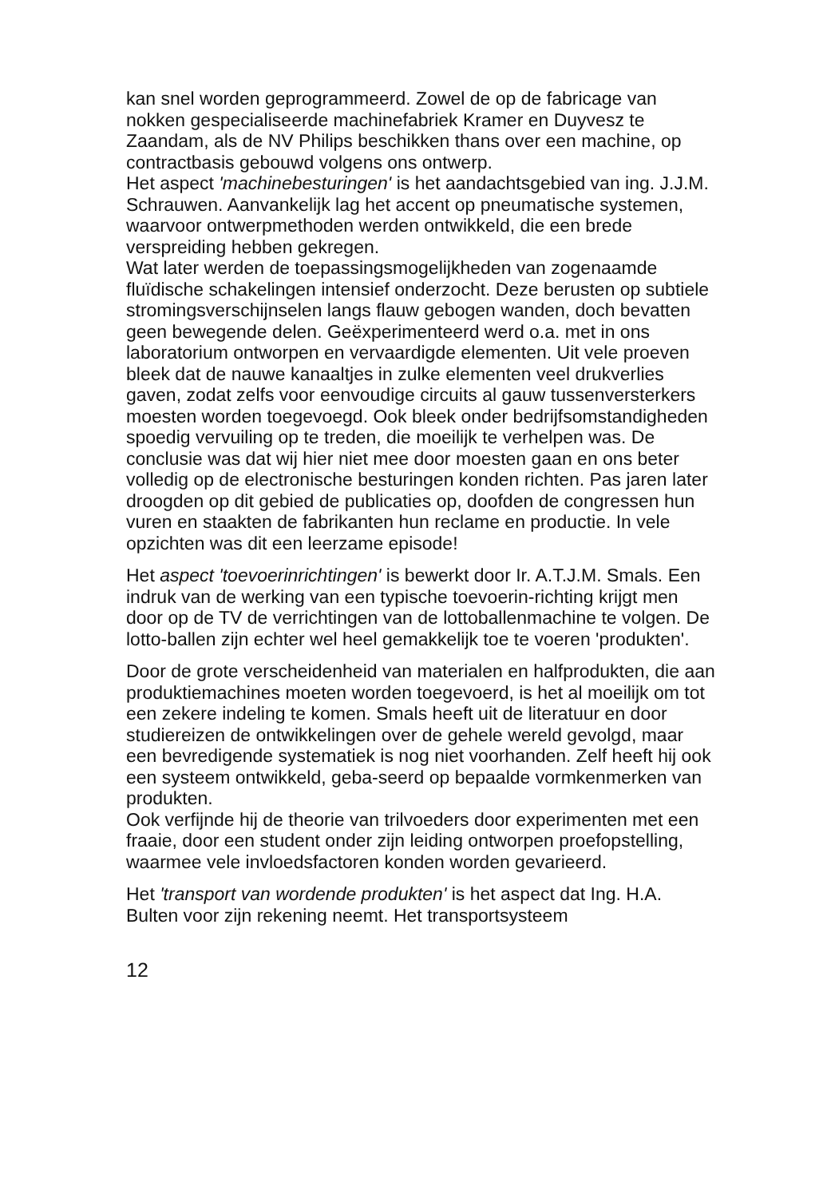kan snel worden geprogrammeerd. Zowel de op de fabricage van nokken gespecialiseerde machinefabriek Kramer en Duyvesz te Zaandam, als de NV Philips beschikken thans over een machine, op contractbasis gebouwd volgens ons ontwerp.
Het aspect 'machinebesturingen' is het aandachtsgebied van ing. J.J.M. Schrauwen. Aanvankelijk lag het accent op pneumatische systemen, waarvoor ontwerpmethoden werden ontwikkeld, die een brede verspreiding hebben gekregen.
Wat later werden de toepassingsmogelijkheden van zogenaamde fluïdische schakelingen intensief onderzocht. Deze berusten op subtiele stromingsverschijnselen langs flauw gebogen wanden, doch bevatten geen bewegende delen. Geëxperimenteerd werd o.a. met in ons laboratorium ontworpen en vervaardigde elementen. Uit vele proeven bleek dat de nauwe kanaaltjes in zulke elementen veel drukverlies gaven, zodat zelfs voor eenvoudige circuits al gauw tussenversterkers moesten worden toegevoegd. Ook bleek onder bedrijfsomstandigheden spoedig vervuiling op te treden, die moeilijk te verhelpen was. De conclusie was dat wij hier niet mee door moesten gaan en ons beter volledig op de electronische besturingen konden richten. Pas jaren later droogden op dit gebied de publicaties op, doofden de congressen hun vuren en staakten de fabrikanten hun reclame en productie. In vele opzichten was dit een leerzame episode!
Het aspect 'toevoerinrichtingen' is bewerkt door Ir. A.T.J.M. Smals. Een indruk van de werking van een typische toevoerin-richting krijgt men door op de TV de verrichtingen van de lottoballenmachine te volgen. De lotto-ballen zijn echter wel heel gemakkelijk toe te voeren 'produkten'.
Door de grote verscheidenheid van materialen en halfprodukten, die aan produktiemachines moeten worden toegevoerd, is het al moeilijk om tot een zekere indeling te komen. Smals heeft uit de literatuur en door studiereizen de ontwikkelingen over de gehele wereld gevolgd, maar een bevredigende systematiek is nog niet voorhanden. Zelf heeft hij ook een systeem ontwikkeld, geba-seerd op bepaalde vormkenmerken van produkten.
Ook verfijnde hij de theorie van trilvoeders door experimenten met een fraaie, door een student onder zijn leiding ontworpen proefopstelling, waarmee vele invloedsfactoren konden worden gevarieerd.
Het 'transport van wordende produkten' is het aspect dat Ing. H.A. Bulten voor zijn rekening neemt. Het transportsysteem
12